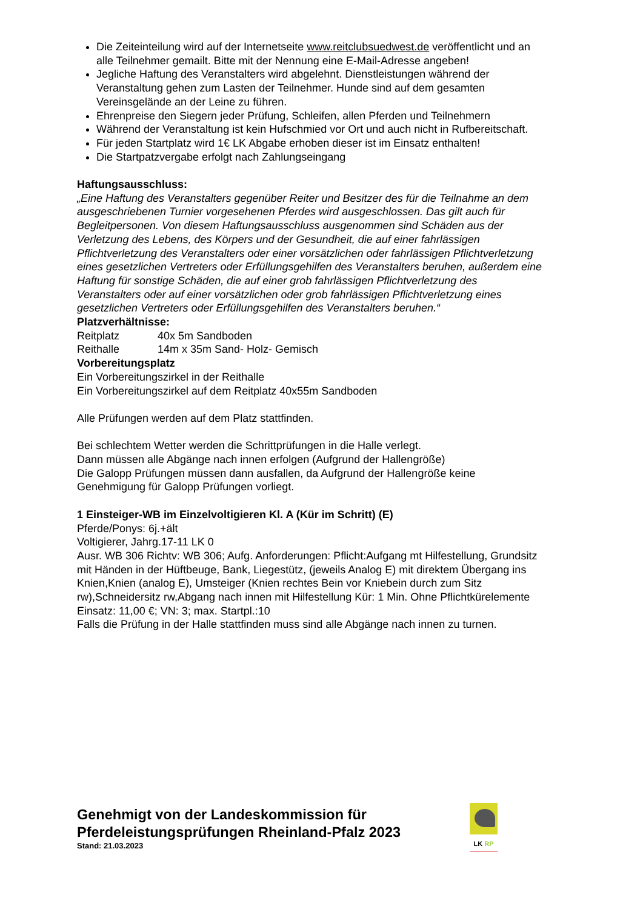Die Zeiteinteilung wird auf der Internetseite www.reitclubsuedwest.de veröffentlicht und an alle Teilnehmer gemailt. Bitte mit der Nennung eine E-Mail-Adresse angeben!
Jegliche Haftung des Veranstalters wird abgelehnt. Dienstleistungen während der Veranstaltung gehen zum Lasten der Teilnehmer. Hunde sind auf dem gesamten Vereinsgelände an der Leine zu führen.
Ehrenpreise den Siegern jeder Prüfung, Schleifen, allen Pferden und Teilnehmern
Während der Veranstaltung ist kein Hufschmied vor Ort und auch nicht in Rufbereitschaft.
Für jeden Startplatz wird 1€ LK Abgabe erhoben dieser ist im Einsatz enthalten!
Die Startpatzvergabe erfolgt nach Zahlungseingang
Haftungsausschluss:
„Eine Haftung des Veranstalters gegenüber Reiter und Besitzer des für die Teilnahme an dem ausgeschriebenen Turnier vorgesehenen Pferdes wird ausgeschlossen. Das gilt auch für Begleitpersonen. Von diesem Haftungsausschluss ausgenommen sind Schäden aus der Verletzung des Lebens, des Körpers und der Gesundheit, die auf einer fahrlässigen Pflichtverletzung des Veranstalters oder einer vorsätzlichen oder fahrlässigen Pflichtverletzung eines gesetzlichen Vertreters oder Erfüllungsgehilfen des Veranstalters beruhen, außerdem eine Haftung für sonstige Schäden, die auf einer grob fahrlässigen Pflichtverletzung des Veranstalters oder auf einer vorsätzlichen oder grob fahrlässigen Pflichtverletzung eines gesetzlichen Vertreters oder Erfüllungsgehilfen des Veranstalters beruhen.“
Platzverhältnisse:
Reitplatz 40x 5m Sandboden
Reithalle 14m x 35m Sand- Holz- Gemisch
Vorbereitungsplatz
Ein Vorbereitungszirkel in der Reithalle
Ein Vorbereitungszirkel auf dem Reitplatz 40x55m Sandboden
Alle Prüfungen werden auf dem Platz stattfinden.
Bei schlechtem Wetter werden die Schrittprüfungen in die Halle verlegt.
Dann müssen alle Abgänge nach innen erfolgen (Aufgrund der Hallengröße)
Die Galopp Prüfungen müssen dann ausfallen, da Aufgrund der Hallengröße keine Genehmigung für Galopp Prüfungen vorliegt.
1 Einsteiger-WB im Einzelvoltigieren Kl. A (Kür im Schritt) (E)
Pferde/Ponys: 6j.+ält
Voltigierer, Jahrg.17-11 LK 0
Ausr. WB 306 Richtv: WB 306; Aufg. Anforderungen: Pflicht:Aufgang mt Hilfestellung, Grundsitz mit Händen in der Hüftbeuge, Bank, Liegestütz, (jeweils Analog E) mit direktem Übergang ins Knien,Knien (analog E), Umsteiger (Knien rechtes Bein vor Kniebein durch zum Sitz rw),Schneidersitz rw,Abgang nach innen mit Hilfestellung Kür: 1 Min. Ohne Pflichtkürelemente
Einsatz: 11,00 €; VN: 3; max. Startpl.:10
Falls die Prüfung in der Halle stattfinden muss sind alle Abgänge nach innen zu turnen.
Genehmigt von der Landeskommission für
Pferdeleistungsprüfungen Rheinland-Pfalz 2023
Stand: 21.03.2023
LK RP